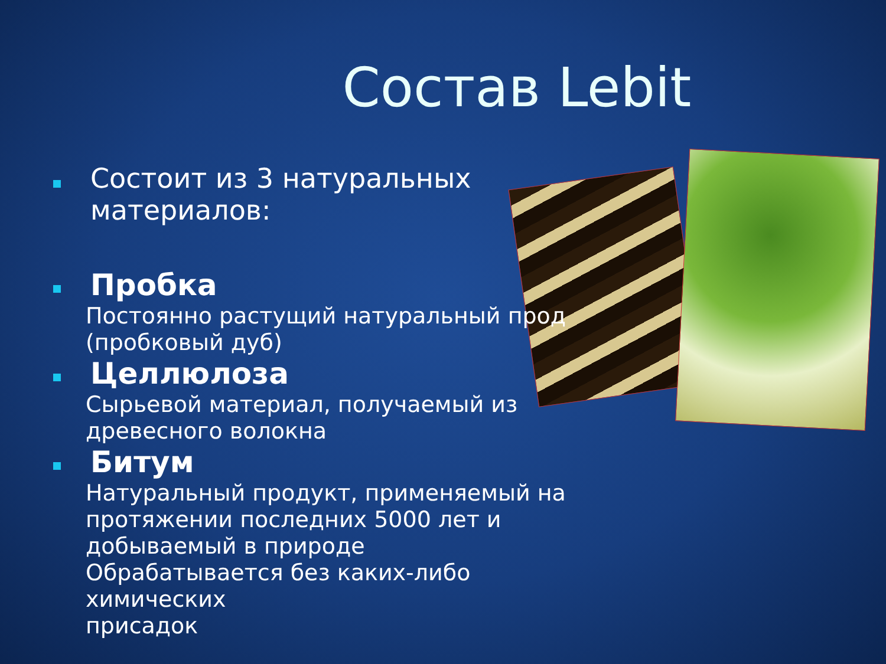Состав Lebit
Состоит из 3 натуральных
материалов:
Пробка
Постоянно растущий натуральный прод
(пробковый дуб)
Целлюлоза
Сырьевой материал, получаемый из
древесного волокна
Битум
Натуральный продукт, применяемый на
протяжении последних 5000 лет и
добываемый в природе
Обрабатывается без каких-либо химических
присадок